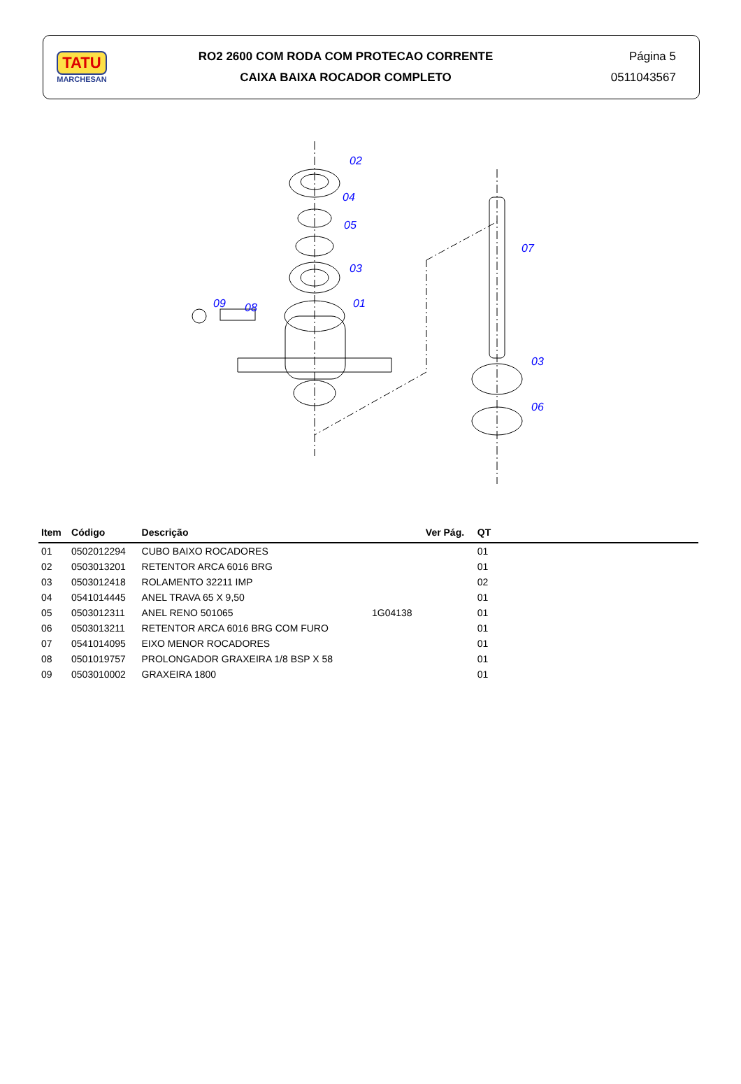TATU
MARCHESAN
RO2 2600 COM RODA COM PROTECAO CORRENTE
CAIXA BAIXA ROCADOR COMPLETO
Página 5
0511043567
02
04
05
03
09
08
01
07
03
06
| Item | Código | Descrição | | Ver Pág. | QT | |
| --- | --- | --- | --- | --- | --- | --- |
| 01 | 0502012294 | CUBO BAIXO ROCADORES | | | 01 | |
| 02 | 0503013201 | RETENTOR ARCA 6016 BRG | | | 01 | |
| 03 | 0503012418 | ROLAMENTO 32211 IMP | | | 02 | |
| 04 | 0541014445 | ANEL TRAVA 65 X 9,50 | | | 01 | |
| 05 | 0503012311 | ANEL RENO 501065 | 1G04138 | | 01 | |
| 06 | 0503013211 | RETENTOR ARCA 6016 BRG COM FURO | | | 01 | |
| 07 | 0541014095 | EIXO MENOR ROCADORES | | | 01 | |
| 08 | 0501019757 | PROLONGADOR GRAXEIRA 1/8 BSP X 58 | | | 01 | |
| 09 | 0503010002 | GRAXEIRA 1800 | | | 01 | |